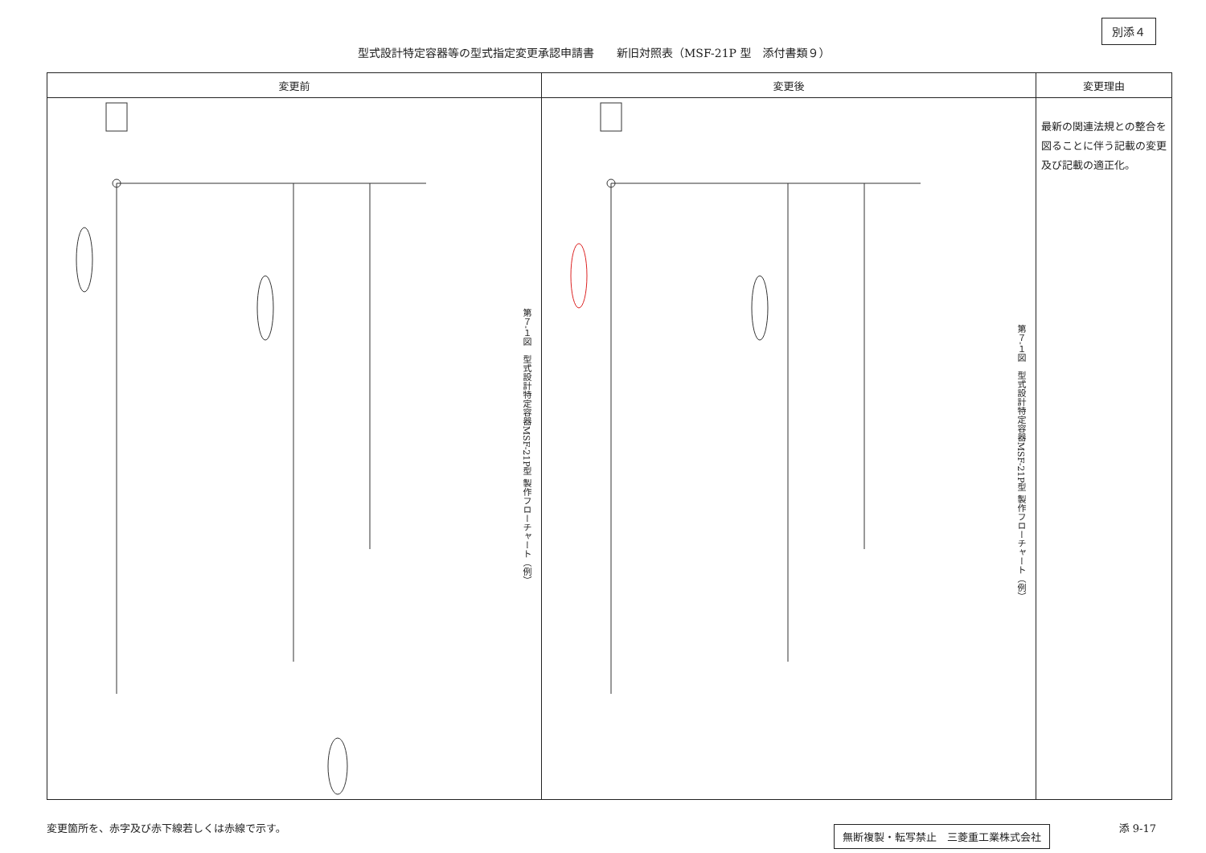別添４
型式設計特定容器等の型式指定変更承認申請書　　新旧対照表（MSF-21P 型　添付書類９）
| 変更前 | 変更後 | 変更理由 |
| --- | --- | --- |
| 第７-１図 型式設計特定容器MSF-21P型 製作フローチャート（例） | 第７-１図 型式設計特定容器MSF-21P型 製作フローチャート（例） | 最新の関連法規との整合を図ることに伴う記載の変更及び記載の適正化。 |
変更箇所を、赤字及び赤下線若しくは赤線で示す。
無断複製・転写禁止　三菱重工業株式会社
添 9-17